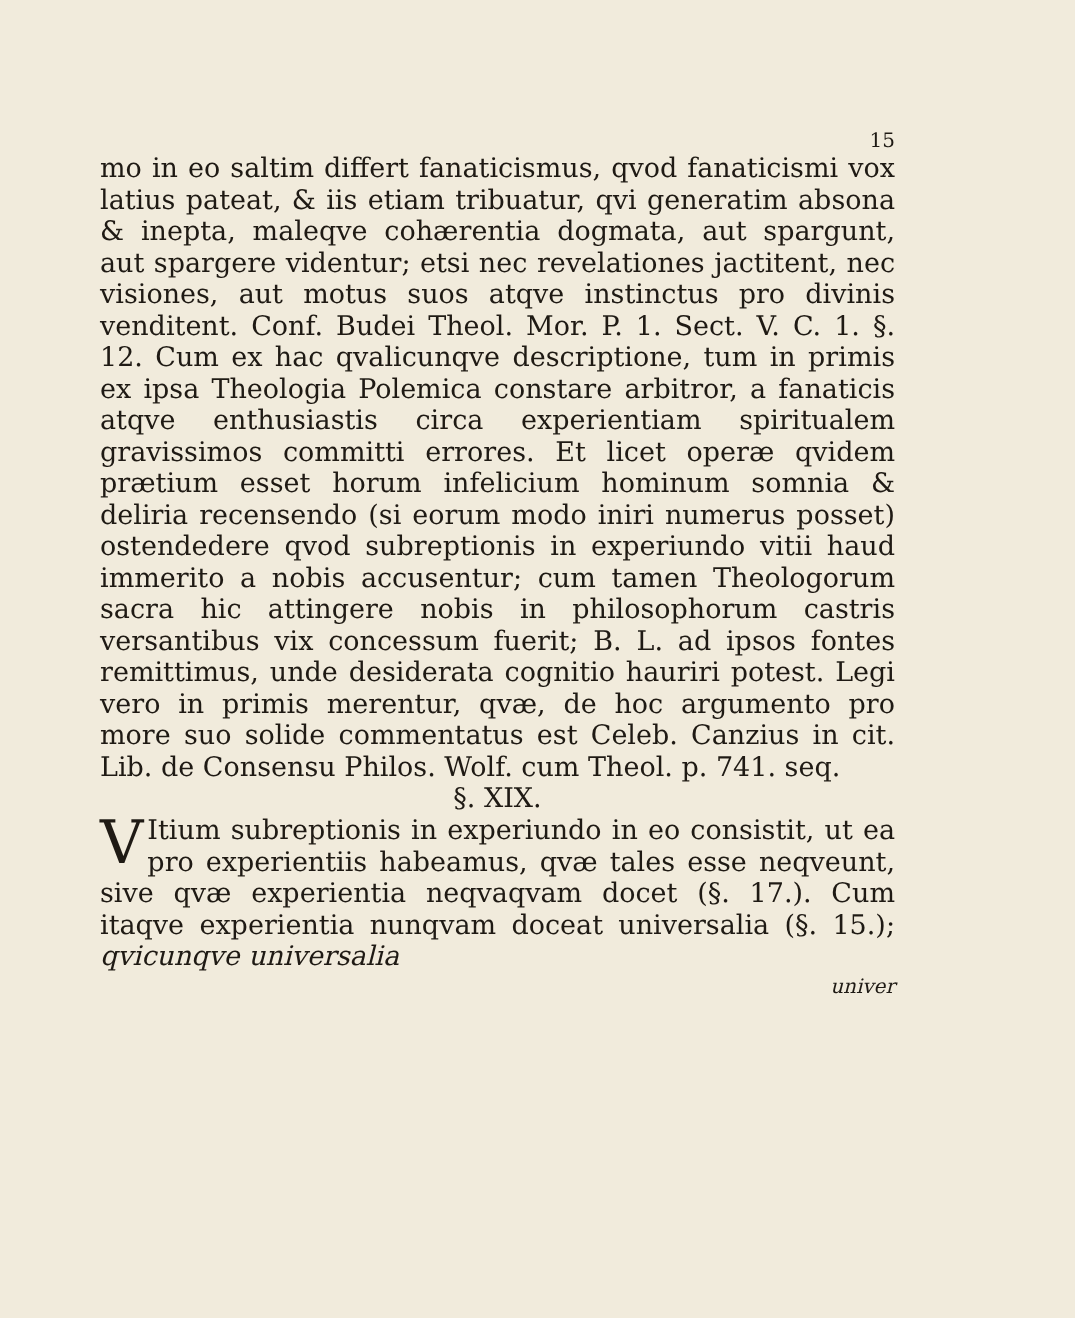15
mo in eo saltim differt fanaticismus, qvod fanaticismi vox latius pateat, & iis etiam tribuatur, qvi generatim absona & inepta, maleqve cohærentia dogmata, aut spargunt, aut spargere videntur; etsi nec revelationes jactitent, nec visiones, aut motus suos atqve instinctus pro divinis venditent. Conf. Budei Theol. Mor. P. 1. Sect. V. C. 1. §. 12. Cum ex hac qvalicunqve descriptione, tum in primis ex ipsa Theologia Polemica constare arbitror, a fanaticis atqve enthusiastis circa experientiam spiritualem gravissimos committi errores. Et licet operæ qvidem prætium esset horum infelicium hominum somnia & deliria recensendo (si eorum modo iniri numerus posset) ostendedere qvod subreptionis in experiundo vitii haud immerito a nobis accusentur; cum tamen Theologorum sacra hic attingere nobis in philosophorum castris versantibus vix concessum fuerit; B. L. ad ipsos fontes remittimus, unde desiderata cognitio hauriri potest. Legi vero in primis merentur, qvæ, de hoc argumento pro more suo solide commentatus est Celeb. Canzius in cit. Lib. de Consensu Philos. Wolf. cum Theol. p. 741. seq.
§. XIX.
VItium subreptionis in experiundo in eo consistit, ut ea pro experientiis habeamus, qvæ tales esse neqveunt, sive qvæ experientia neqvaqvam docet (§. 17.). Cum itaqve experientia nunqvam doceat universalia (§. 15.); qvicunqve universalia
univer